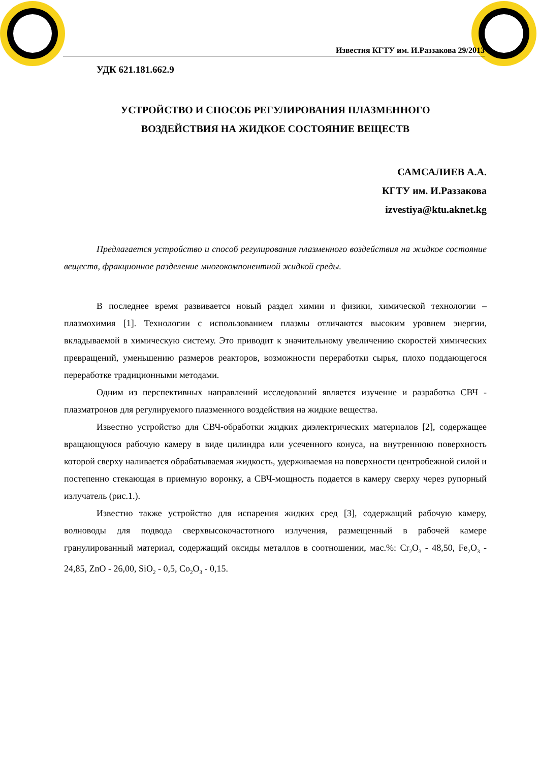Известия КГТУ им. И.Раззакова 29/2013
УДК 621.181.662.9
УСТРОЙСТВО И СПОСОБ РЕГУЛИРОВАНИЯ ПЛАЗМЕННОГО
ВОЗДЕЙСТВИЯ НА ЖИДКОЕ СОСТОЯНИЕ ВЕЩЕСТВ
САМСАЛИЕВ А.А.
КГТУ им. И.Раззакова
izvestiya@ktu.aknet.kg
Предлагается устройство и способ регулирования плазменного воздействия на жидкое состояние веществ, фракционное разделение многокомпонентной жидкой среды.
В последнее время развивается новый раздел химии и физики, химической технологии – плазмохимия [1]. Технологии с использованием плазмы отличаются высоким уровнем энергии, вкладываемой в химическую систему. Это приводит к значительному увеличению скоростей химических превращений, уменьшению размеров реакторов, возможности переработки сырья, плохо поддающегося переработке традиционными методами.
Одним из перспективных направлений исследований является изучение и разработка СВЧ - плазматронов для регулируемого плазменного воздействия на жидкие вещества.
Известно устройство для СВЧ-обработки жидких диэлектрических материалов [2], содержащее вращающуюся рабочую камеру в виде цилиндра или усеченного конуса, на внутреннюю поверхность которой сверху наливается обрабатываемая жидкость, удерживаемая на поверхности центробежной силой и постепенно стекающая в приемную воронку, а СВЧ-мощность подается в камеру сверху через рупорный излучатель (рис.1.).
Известно также устройство для испарения жидких сред [3], содержащий рабочую камеру, волноводы для подвода сверхвысокочастотного излучения, размещенный в рабочей камере гранулированный материал, содержащий оксиды металлов в соотношении, мас.%: Cr<sub>2</sub>O<sub>3</sub> - 48,50, Fe<sub>2</sub>O<sub>3</sub> - 24,85, ZnO - 26,00, SiO<sub>2</sub> - 0,5, Co<sub>2</sub>O<sub>3</sub> - 0,15.